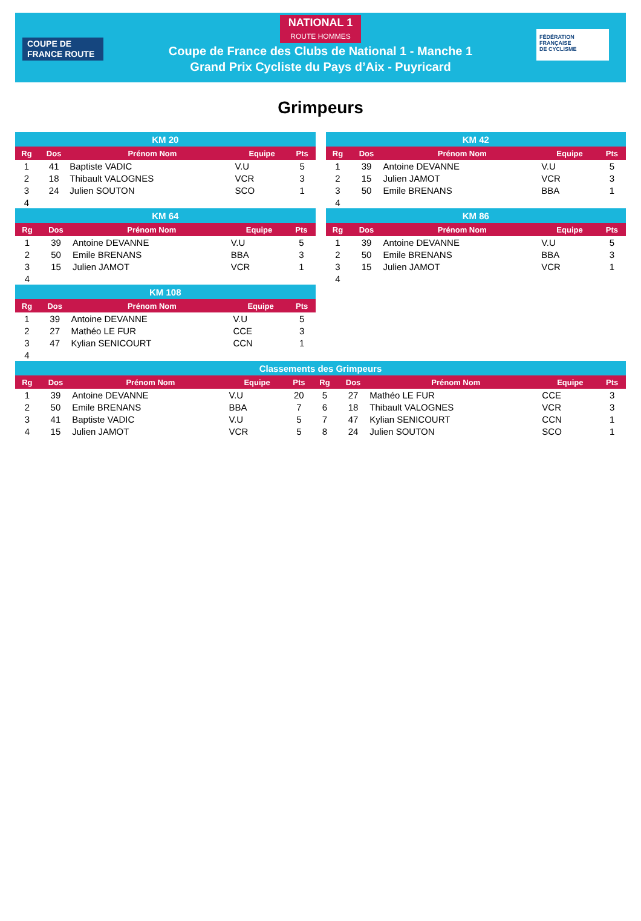COUPE DE
FRANCE ROUTE
NATIONAL 1
ROUTE HOMMES
Coupe de France des Clubs de National 1 - Manche 1
Grand Prix Cycliste du Pays d’Aix - Puyricard
FÉDÉRATION
FRANÇAISE
DE CYCLISME
Grimpeurs
| KM 20 | | | | |
| Rg | Dos | Prénom Nom | Equipe | Pts |
| 1 | 41 | Baptiste VADIC | V.U | 5 |
| 2 | 18 | Thibault VALOGNES | VCR | 3 |
| 3 | 24 | Julien SOUTON | SCO | 1 |
| 4 | | | | |
| KM 42 | | | | |
| Rg | Dos | Prénom Nom | Equipe | Pts |
| 1 | 39 | Antoine DEVANNE | V.U | 5 |
| 2 | 15 | Julien JAMOT | VCR | 3 |
| 3 | 50 | Emile BRENANS | BBA | 1 |
| 4 | | | | |
| KM 64 | | | | |
| Rg | Dos | Prénom Nom | Equipe | Pts |
| 1 | 39 | Antoine DEVANNE | V.U | 5 |
| 2 | 50 | Emile BRENANS | BBA | 3 |
| 3 | 15 | Julien JAMOT | VCR | 1 |
| 4 | | | | |
| KM 86 | | | | |
| Rg | Dos | Prénom Nom | Equipe | Pts |
| 1 | 39 | Antoine DEVANNE | V.U | 5 |
| 2 | 50 | Emile BRENANS | BBA | 3 |
| 3 | 15 | Julien JAMOT | VCR | 1 |
| 4 | | | | |
| KM 108 | | | | |
| Rg | Dos | Prénom Nom | Equipe | Pts |
| 1 | 39 | Antoine DEVANNE | V.U | 5 |
| 2 | 27 | Mathéo LE FUR | CCE | 3 |
| 3 | 47 | Kylian SENICOURT | CCN | 1 |
| 4 | | | | |
| Classements des Grimpeurs | | | | | | | | | |
| Rg | Dos | Prénom Nom | Equipe | Pts | Rg | Dos | Prénom Nom | Equipe | Pts |
| 1 | 39 | Antoine DEVANNE | V.U | 20 | 5 | 27 | Mathéo LE FUR | CCE | 3 |
| 2 | 50 | Emile BRENANS | BBA | 7 | 6 | 18 | Thibault VALOGNES | VCR | 3 |
| 3 | 41 | Baptiste VADIC | V.U | 5 | 7 | 47 | Kylian SENICOURT | CCN | 1 |
| 4 | 15 | Julien JAMOT | VCR | 5 | 8 | 24 | Julien SOUTON | SCO | 1 |